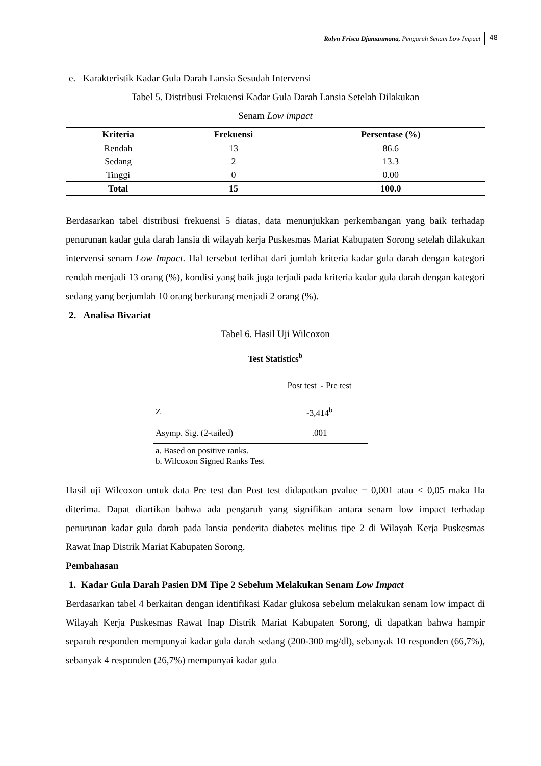Rolyn Frisca Djamanmona, Pengaruh Senam Low Impact 48
e. Karakteristik Kadar Gula Darah Lansia Sesudah Intervensi
Tabel 5. Distribusi Frekuensi Kadar Gula Darah Lansia Setelah Dilakukan
Senam Low impact
| Kriteria | Frekuensi | Persentase (%) |
| --- | --- | --- |
| Rendah | 13 | 86.6 |
| Sedang | 2 | 13.3 |
| Tinggi | 0 | 0.00 |
| Total | 15 | 100.0 |
Berdasarkan tabel distribusi frekuensi 5 diatas, data menunjukkan perkembangan yang baik terhadap penurunan kadar gula darah lansia di wilayah kerja Puskesmas Mariat Kabupaten Sorong setelah dilakukan intervensi senam Low Impact. Hal tersebut terlihat dari jumlah kriteria kadar gula darah dengan kategori rendah menjadi 13 orang (%), kondisi yang baik juga terjadi pada kriteria kadar gula darah dengan kategori sedang yang berjumlah 10 orang berkurang menjadi 2 orang (%).
2. Analisa Bivariat
Tabel 6. Hasil Uji Wilcoxon
Test Statistics<sup>b</sup>
| | Post test - Pre test |
| Z | -3,414<sup>b</sup> |
| Asymp. Sig. (2-tailed) | .001 |
| a. Based on positive ranks. b. Wilcoxon Signed Ranks Test | |
Hasil uji Wilcoxon untuk data Pre test dan Post test didapatkan pvalue = 0,001 atau < 0,05 maka Ha diterima. Dapat diartikan bahwa ada pengaruh yang signifikan antara senam low impact terhadap penurunan kadar gula darah pada lansia penderita diabetes melitus tipe 2 di Wilayah Kerja Puskesmas Rawat Inap Distrik Mariat Kabupaten Sorong.
Pembahasan
1. Kadar Gula Darah Pasien DM Tipe 2 Sebelum Melakukan Senam Low Impact
Berdasarkan tabel 4 berkaitan dengan identifikasi Kadar glukosa sebelum melakukan senam low impact di Wilayah Kerja Puskesmas Rawat Inap Distrik Mariat Kabupaten Sorong, di dapatkan bahwa hampir separuh responden mempunyai kadar gula darah sedang (200-300 mg/dl), sebanyak 10 responden (66,7%), sebanyak 4 responden (26,7%) mempunyai kadar gula